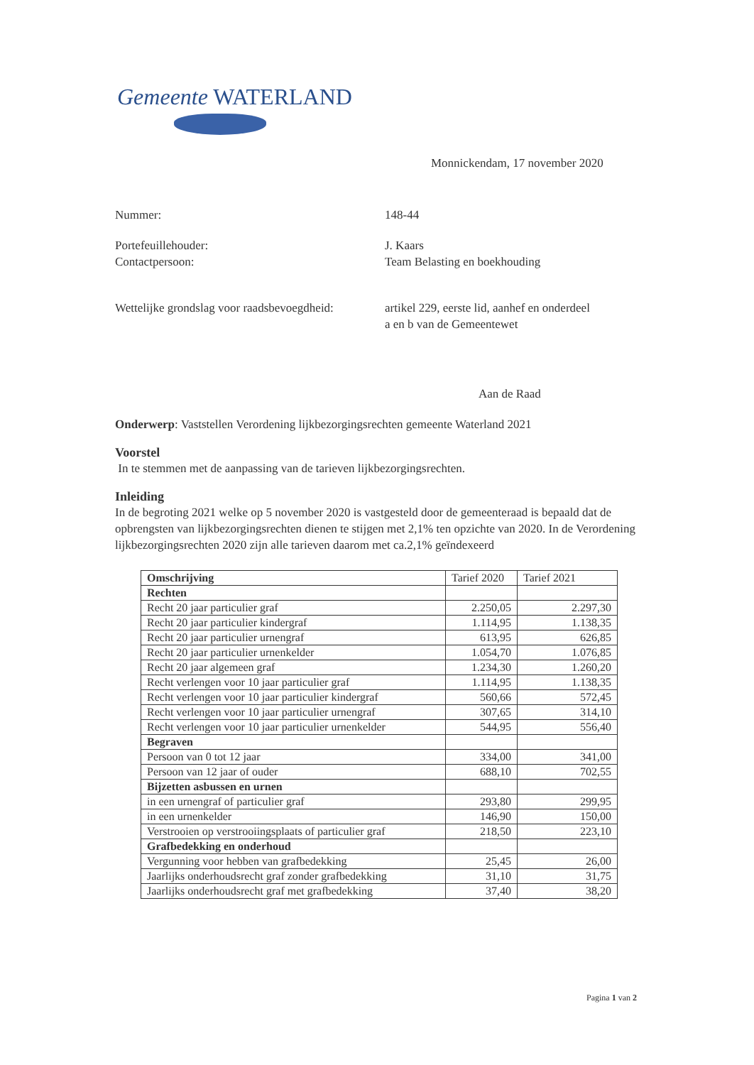Gemeente WATERLAND
Monnickendam, 17 november 2020
Nummer: 148-44
Portefeuillehouder:
Contactpersoon:
J. Kaars
Team Belasting en boekhouding
Wettelijke grondslag voor raadsbevoegdheid:
artikel 229, eerste lid, aanhef en onderdeel
a en b van de Gemeentewet
Aan de Raad
Onderwerp: Vaststellen Verordening lijkbezorgingsrechten gemeente Waterland 2021
Voorstel
In te stemmen met de aanpassing van de tarieven lijkbezorgingsrechten.
Inleiding
In de begroting 2021 welke op 5 november 2020 is vastgesteld door de gemeenteraad is bepaald dat de opbrengsten van lijkbezorgingsrechten dienen te stijgen met 2,1% ten opzichte van 2020. In de Verordening lijkbezorgingsrechten 2020 zijn alle tarieven daarom met ca.2,1% geïndexeerd
| Omschrijving | Tarief 2020 | Tarief 2021 |
| Rechten | | |
| Recht 20 jaar particulier graf | 2.250,05 | 2.297,30 |
| Recht 20 jaar particulier kindergraf | 1.114,95 | 1.138,35 |
| Recht 20 jaar particulier urnengraf | 613,95 | 626,85 |
| Recht 20 jaar particulier urnenkelder | 1.054,70 | 1.076,85 |
| Recht 20 jaar algemeen graf | 1.234,30 | 1.260,20 |
| Recht verlengen voor 10 jaar particulier graf | 1.114,95 | 1.138,35 |
| Recht verlengen voor 10 jaar particulier kindergraf | 560,66 | 572,45 |
| Recht verlengen voor 10 jaar particulier urnengraf | 307,65 | 314,10 |
| Recht verlengen voor 10 jaar particulier urnenkelder | 544,95 | 556,40 |
| Begraven | | |
| Persoon van 0 tot 12 jaar | 334,00 | 341,00 |
| Persoon van 12 jaar of ouder | 688,10 | 702,55 |
| Bijzetten asbussen en urnen | | |
| in een urnengraf of particulier graf | 293,80 | 299,95 |
| in een urnenkelder | 146,90 | 150,00 |
| Verstrooien op verstrooiingsplaats of particulier graf | 218,50 | 223,10 |
| Grafbedekking en onderhoud | | |
| Vergunning voor hebben van grafbedekking | 25,45 | 26,00 |
| Jaarlijks onderhoudsrecht graf zonder grafbedekking | 31,10 | 31,75 |
| Jaarlijks onderhoudsrecht graf met grafbedekking | 37,40 | 38,20 |
Pagina 1 van 2